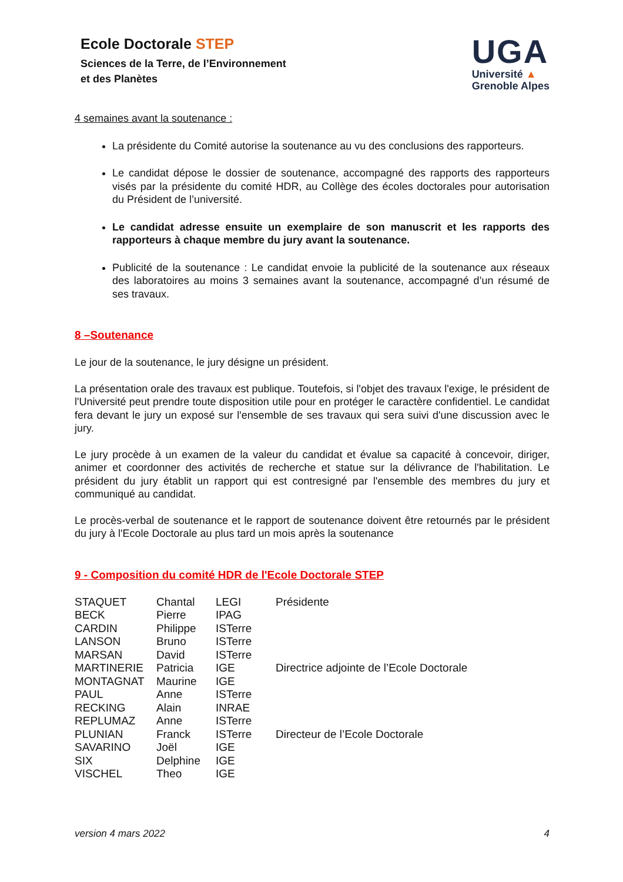Ecole Doctorale STEP
Sciences de la Terre, de l’Environnement
et des Planètes
UGA
Université ▲
Grenoble Alpes
4 semaines avant la soutenance :
La présidente du Comité autorise la soutenance au vu des conclusions des rapporteurs.
Le candidat dépose le dossier de soutenance, accompagné des rapports des rapporteurs visés par la présidente du comité HDR, au Collège des écoles doctorales pour autorisation du Président de l’université.
Le candidat adresse ensuite un exemplaire de son manuscrit et les rapports des rapporteurs à chaque membre du jury avant la soutenance.
Publicité de la soutenance : Le candidat envoie la publicité de la soutenance aux réseaux des laboratoires au moins 3 semaines avant la soutenance, accompagné d’un résumé de ses travaux.
8 –Soutenance
Le jour de la soutenance, le jury désigne un président.
La présentation orale des travaux est publique. Toutefois, si l'objet des travaux l'exige, le président de l'Université peut prendre toute disposition utile pour en protéger le caractère confidentiel. Le candidat fera devant le jury un exposé sur l'ensemble de ses travaux qui sera suivi d'une discussion avec le jury.
Le jury procède à un examen de la valeur du candidat et évalue sa capacité à concevoir, diriger, animer et coordonner des activités de recherche et statue sur la délivrance de l'habilitation. Le président du jury établit un rapport qui est contresigné par l'ensemble des membres du jury et communiqué au candidat.
Le procès-verbal de soutenance et le rapport de soutenance doivent être retournés par le président du jury à l'Ecole Doctorale au plus tard un mois après la soutenance
9 - Composition du comité HDR de l'Ecole Doctorale STEP
| STAQUET | Chantal | LEGI | Présidente |
| BECK | Pierre | IPAG | |
| CARDIN | Philippe | ISTerre | |
| LANSON | Bruno | ISTerre | |
| MARSAN | David | ISTerre | |
| MARTINERIE | Patricia | IGE | Directrice adjointe de l’Ecole Doctorale |
| MONTAGNAT | Maurine | IGE | |
| PAUL | Anne | ISTerre | |
| RECKING | Alain | INRAE | |
| REPLUMAZ | Anne | ISTerre | |
| PLUNIAN | Franck | ISTerre | Directeur de l’Ecole Doctorale |
| SAVARINO | Joël | IGE | |
| SIX | Delphine | IGE | |
| VISCHEL | Theo | IGE | |
version 4 mars 2022 4